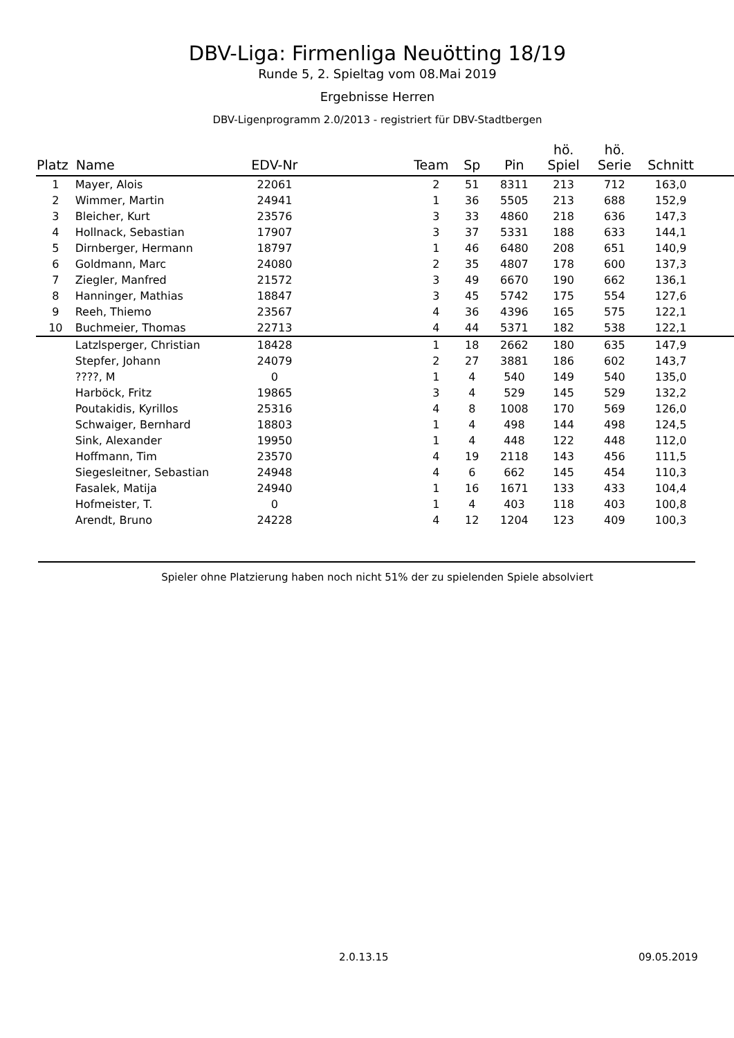DBV-Liga: Firmenliga Neuötting 18/19
Runde 5, 2. Spieltag vom 08.Mai 2019
Ergebnisse Herren
DBV-Ligenprogramm 2.0/2013 - registriert für DBV-Stadtbergen
| Platz | Name | EDV-Nr | Team | Sp | Pin | hö. Spiel | hö. Serie | Schnitt | |
| --- | --- | --- | --- | --- | --- | --- | --- | --- | --- |
| 1 | Mayer, Alois | 22061 | 2 | 51 | 8311 | 213 | 712 | 163,0 | |
| 2 | Wimmer, Martin | 24941 | 1 | 36 | 5505 | 213 | 688 | 152,9 | |
| 3 | Bleicher, Kurt | 23576 | 3 | 33 | 4860 | 218 | 636 | 147,3 | |
| 4 | Hollnack, Sebastian | 17907 | 3 | 37 | 5331 | 188 | 633 | 144,1 | |
| 5 | Dirnberger, Hermann | 18797 | 1 | 46 | 6480 | 208 | 651 | 140,9 | |
| 6 | Goldmann, Marc | 24080 | 2 | 35 | 4807 | 178 | 600 | 137,3 | |
| 7 | Ziegler, Manfred | 21572 | 3 | 49 | 6670 | 190 | 662 | 136,1 | |
| 8 | Hanninger, Mathias | 18847 | 3 | 45 | 5742 | 175 | 554 | 127,6 | |
| 9 | Reeh, Thiemo | 23567 | 4 | 36 | 4396 | 165 | 575 | 122,1 | |
| 10 | Buchmeier, Thomas | 22713 | 4 | 44 | 5371 | 182 | 538 | 122,1 | |
| | Latzlsperger, Christian | 18428 | 1 | 18 | 2662 | 180 | 635 | 147,9 | |
| | Stepfer, Johann | 24079 | 2 | 27 | 3881 | 186 | 602 | 143,7 | |
| | ????, M | 0 | 1 | 4 | 540 | 149 | 540 | 135,0 | |
| | Harböck, Fritz | 19865 | 3 | 4 | 529 | 145 | 529 | 132,2 | |
| | Poutakidis, Kyrillos | 25316 | 4 | 8 | 1008 | 170 | 569 | 126,0 | |
| | Schwaiger, Bernhard | 18803 | 1 | 4 | 498 | 144 | 498 | 124,5 | |
| | Sink, Alexander | 19950 | 1 | 4 | 448 | 122 | 448 | 112,0 | |
| | Hoffmann, Tim | 23570 | 4 | 19 | 2118 | 143 | 456 | 111,5 | |
| | Siegesleitner, Sebastian | 24948 | 4 | 6 | 662 | 145 | 454 | 110,3 | |
| | Fasalek, Matija | 24940 | 1 | 16 | 1671 | 133 | 433 | 104,4 | |
| | Hofmeister, T. | 0 | 1 | 4 | 403 | 118 | 403 | 100,8 | |
| | Arendt, Bruno | 24228 | 4 | 12 | 1204 | 123 | 409 | 100,3 | |
Spieler ohne Platzierung haben noch nicht 51% der zu spielenden Spiele absolviert
2.0.13.15 09.05.2019